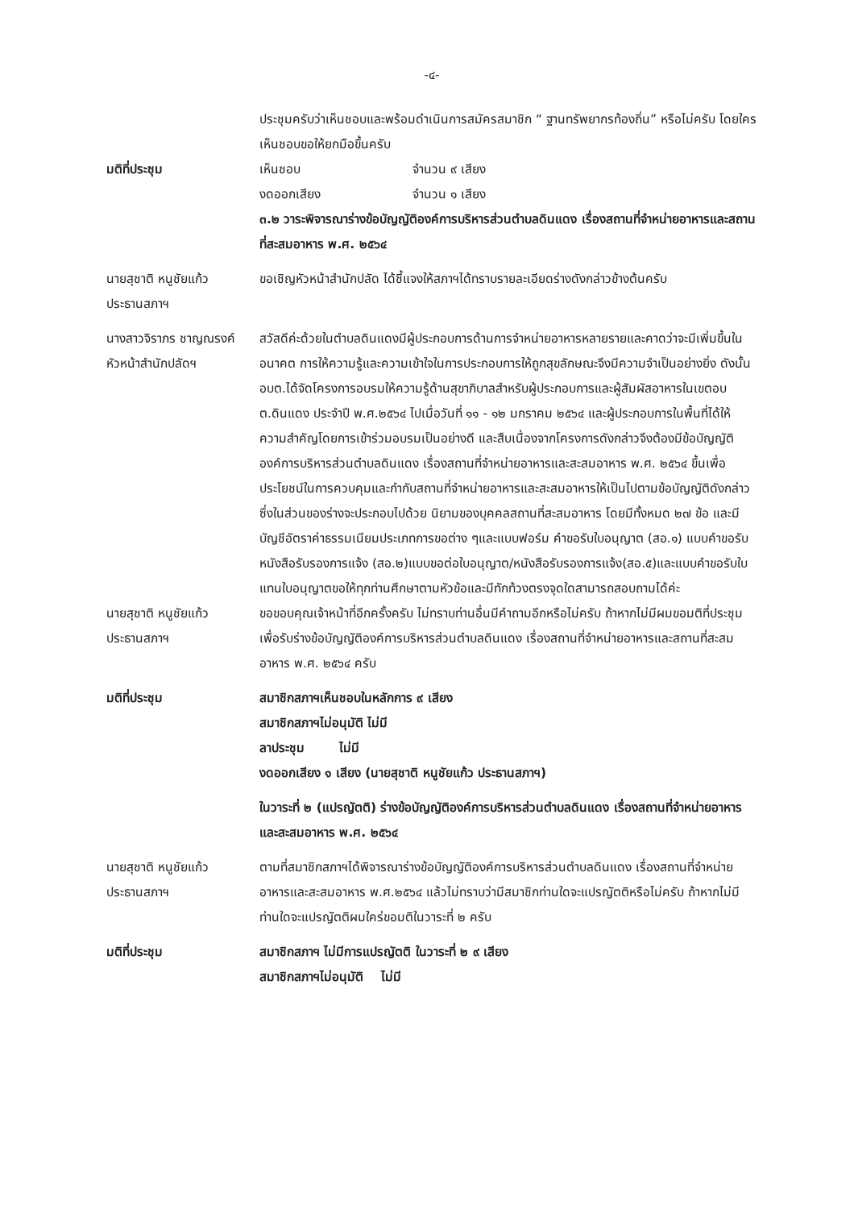-๔-
ประชุมครับว่าเห็นชอบและพร้อมดำเนินการสมัครสมาชิก “ ฐานทรัพยากรท้องถิ่น” หรือไม่ครับ โดยใครเห็นชอบขอให้ยกมือขึ้นครับ
มติที่ประชุม เห็นชอบ จำนวน ๙ เสียง
งดออกเสียง จำนวน ๑ เสียง
๓.๒ วาระพิจารณาร่างข้อบัญญัติองค์การบริหารส่วนตำบลดินแดง เรื่องสถานที่จำหน่ายอาหารและสถานที่สะสมอาหาร พ.ศ. ๒๕๖๔
นายสุชาติ หนูชัยแก้ว
ประธานสภาฯ
ขอเชิญหัวหน้าสำนักปลัด ได้ชี้แจงให้สภาฯได้ทราบรายละเอียดร่างดังกล่าวข้างต้นครับ
นางสาวจิราภร ชาญณรงค์
หัวหน้าสำนักปลัดฯ
สวัสดีค่ะด้วยในตำบลดินแดงมีผู้ประกอบการด้านการจำหน่ายอาหารหลายรายและคาดว่าจะมีเพิ่มขึ้นในอนาคต การให้ความรู้และความเข้าใจในการประกอบการให้ถูกสุขลักษณะจึงมีความจำเป็นอย่างยิ่ง ดังนั้นอบต.ได้จัดโครงการอบรมให้ความรู้ด้านสุขาภิบาลสำหรับผู้ประกอบการและผู้สัมผัสอาหารในเขตอบต.ดินแดง ประจำปี พ.ศ.๒๕๖๔ ไปเมื่อวันที่ ๑๑ - ๑๒ มกราคม ๒๕๖๔ และผู้ประกอบการในพื้นที่ได้ให้ความสำคัญโดยการเข้าร่วมอบรมเป็นอย่างดี และสืบเนื่องจากโครงการดังกล่าวจึงต้องมีข้อบัญญัติองค์การบริหารส่วนตำบลดินแดง เรื่องสถานที่จำหน่ายอาหารและสะสมอาหาร พ.ศ. ๒๕๖๔ ขึ้นเพื่อประโยชน์ในการควบคุมและกำกับสถานที่จำหน่ายอาหารและสะสมอาหารให้เป็นไปตามข้อบัญญัติดังกล่าวซึ่งในส่วนของร่างจะประกอบไปด้วย นิยามของบุคคลสถานที่สะสมอาหาร โดยมีทั้งหมด ๒๗ ข้อ และมีบัญชีอัตราค่าธรรมเนียมประเภทการขอต่าง ๆและแบบฟอร์ม คำขอรับใบอนุญาต (สอ.๑) แบบคำขอรับหนังสือรับรองการแจ้ง (สอ.๒)แบบขอต่อใบอนุญาต/หนังสือรับรองการแจ้ง(สอ.๕)และแบบคำขอรับใบแทนใบอนุญาตขอให้ทุกท่านศึกษาตามหัวข้อและมีทักท้วงตรงจุดใดสามารถสอบถามได้ค่ะ
นายสุชาติ หนูชัยแก้ว
ประธานสภาฯ
ขอขอบคุณเจ้าหน้าที่อีกครั้งครับ ไม่ทราบท่านอื่นมีคำถามอีกหรือไม่ครับ ถ้าหากไม่มีผมขอมติที่ประชุมเพื่อรับร่างข้อบัญญัติองค์การบริหารส่วนตำบลดินแดง เรื่องสถานที่จำหน่ายอาหารและสถานที่สะสมอาหาร พ.ศ. ๒๕๖๔ ครับ
มติที่ประชุม สมาชิกสภาฯเห็นชอบในหลักการ ๙ เสียง
สมาชิกสภาฯไม่อนุมัติ ไม่มี
ลาประชุม ไม่มี
งดออกเสียง ๑ เสียง (นายสุชาติ หนูชัยแก้ว ประธานสภาฯ)
ในวาระที่ ๒ (แปรญัตติ) ร่างข้อบัญญัติองค์การบริหารส่วนตำบลดินแดง เรื่องสถานที่จำหน่ายอาหารและสะสมอาหาร พ.ศ. ๒๕๖๔
นายสุชาติ หนูชัยแก้ว
ประธานสภาฯ
ตามที่สมาชิกสภาฯได้พิจารณาร่างข้อบัญญัติองค์การบริหารส่วนตำบลดินแดง เรื่องสถานที่จำหน่ายอาหารและสะสมอาหาร พ.ศ.๒๕๖๔ แล้วไม่ทราบว่ามีสมาชิกท่านใดจะแปรญัตติหรือไม่ครับ ถ้าหากไม่มีท่านใดจะแปรญัตติผมใคร่ขอมติในวาระที่ ๒ ครับ
มติที่ประชุม สมาชิกสภาฯ ไม่มีการแปรญัตติ ในวาระที่ ๒ ๙ เสียง
สมาชิกสภาฯไม่อนุมัติ ไม่มี